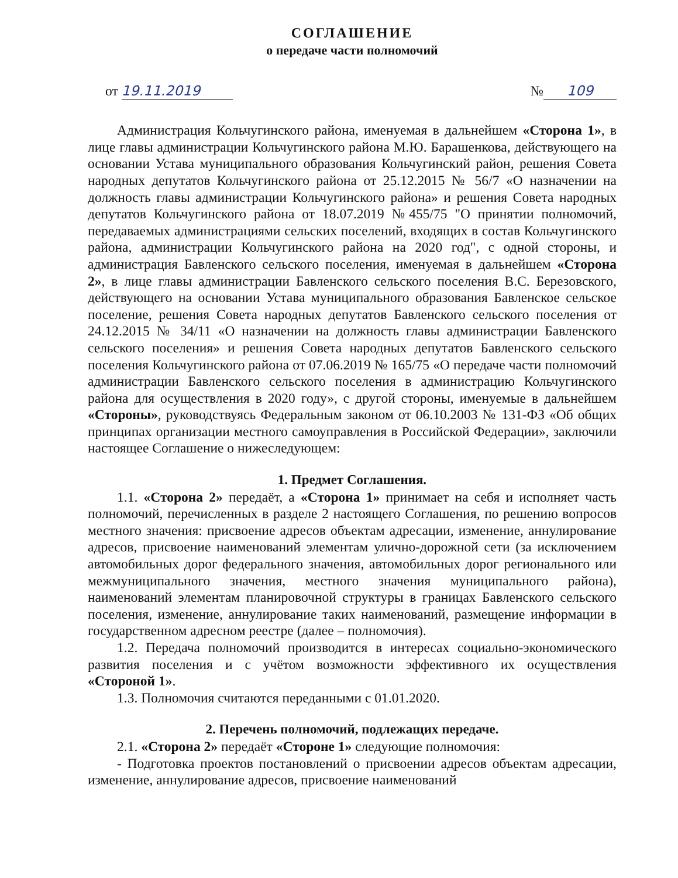СОГЛАШЕНИЕ
о передаче части полномочий
от 19.11.2019 № 109
Администрация Кольчугинского района, именуемая в дальнейшем «Сторона 1», в лице главы администрации Кольчугинского района М.Ю. Барашенкова, действующего на основании Устава муниципального образования Кольчугинский район, решения Совета народных депутатов Кольчугинского района от 25.12.2015 № 56/7 «О назначении на должность главы администрации Кольчугинского района» и решения Совета народных депутатов Кольчугинского района от 18.07.2019 №455/75 "О принятии полномочий, передаваемых администрациями сельских поселений, входящих в состав Кольчугинского района, администрации Кольчугинского района на 2020 год", с одной стороны, и администрация Бавленского сельского поселения, именуемая в дальнейшем «Сторона 2», в лице главы администрации Бавленского сельского поселения В.С. Березовского, действующего на основании Устава муниципального образования Бавленское сельское поселение, решения Совета народных депутатов Бавленского сельского поселения от 24.12.2015 № 34/11 «О назначении на должность главы администрации Бавленского сельского поселения» и решения Совета народных депутатов Бавленского сельского поселения Кольчугинского района от 07.06.2019 № 165/75 «О передаче части полномочий администрации Бавленского сельского поселения в администрацию Кольчугинского района для осуществления в 2020 году», с другой стороны, именуемые в дальнейшем «Стороны», руководствуясь Федеральным законом от 06.10.2003 № 131-ФЗ «Об общих принципах организации местного самоуправления в Российской Федерации», заключили настоящее Соглашение о нижеследующем:
1. Предмет Соглашения.
1.1. «Сторона 2» передаёт, а «Сторона 1» принимает на себя и исполняет часть полномочий, перечисленных в разделе 2 настоящего Соглашения, по решению вопросов местного значения: присвоение адресов объектам адресации, изменение, аннулирование адресов, присвоение наименований элементам улично-дорожной сети (за исключением автомобильных дорог федерального значения, автомобильных дорог регионального или межмуниципального значения, местного значения муниципального района), наименований элементам планировочной структуры в границах Бавленского сельского поселения, изменение, аннулирование таких наименований, размещение информации в государственном адресном реестре (далее – полномочия).
1.2. Передача полномочий производится в интересах социально-экономического развития поселения и с учётом возможности эффективного их осуществления «Стороной 1».
1.3. Полномочия считаются переданными с 01.01.2020.
2. Перечень полномочий, подлежащих передаче.
2.1. «Сторона 2» передаёт «Стороне 1» следующие полномочия:
- Подготовка проектов постановлений о присвоении адресов объектам адресации, изменение, аннулирование адресов, присвоение наименований